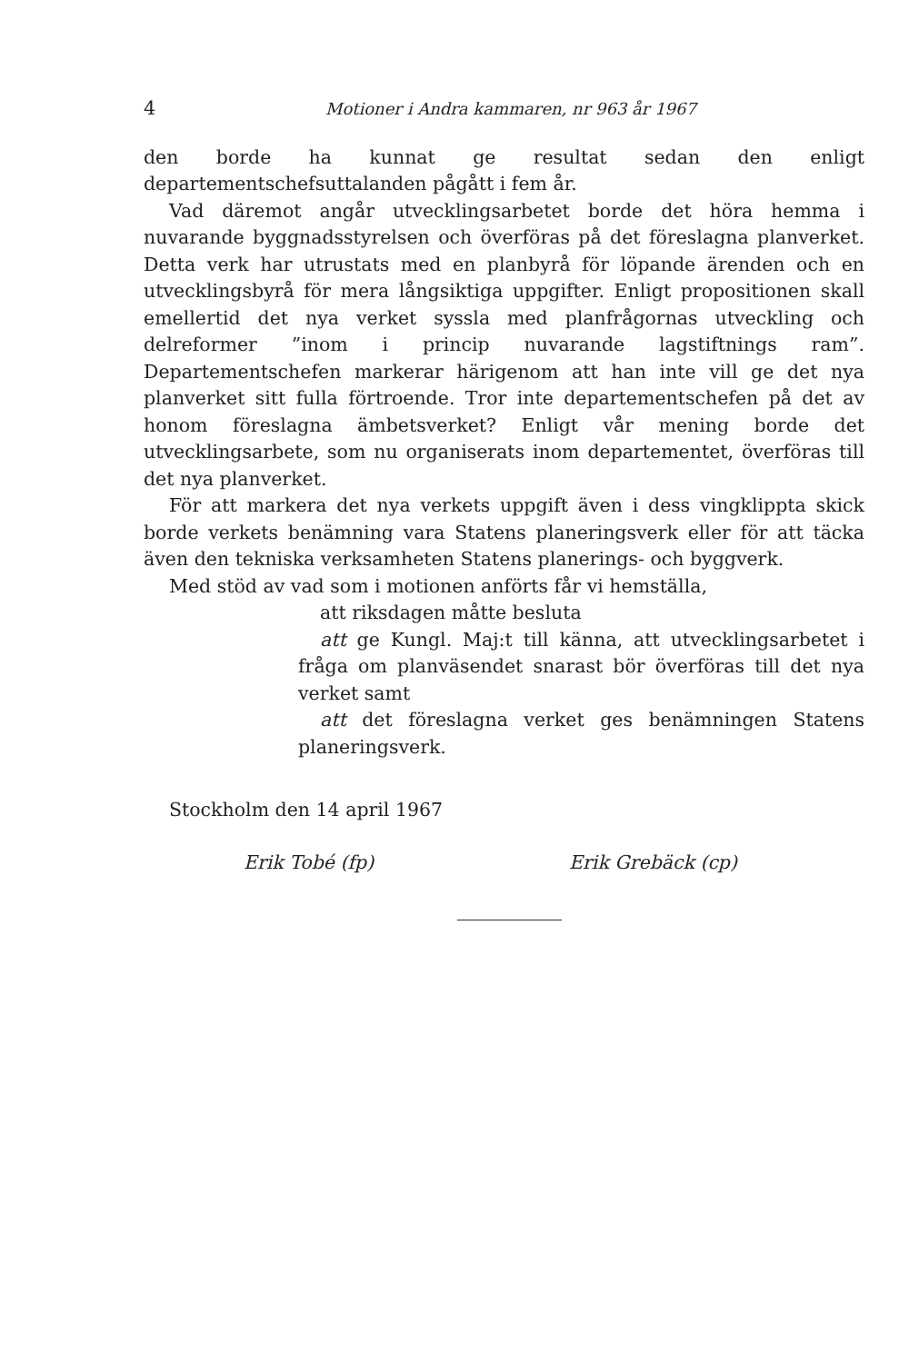4 Motioner i Andra kammaren, nr 963 år 1967
den borde ha kunnat ge resultat sedan den enligt departementschefsuttalanden pågått i fem år.
Vad däremot angår utvecklingsarbetet borde det höra hemma i nuvarande byggnadsstyrelsen och överföras på det föreslagna planverket. Detta verk har utrustats med en planbyrå för löpande ärenden och en utvecklingsbyrå för mera långsiktiga uppgifter. Enligt propositionen skall emellertid det nya verket syssla med planfrågornas utveckling och delreformer ”inom i princip nuvarande lagstiftnings ram”. Departementschefen markerar härigenom att han inte vill ge det nya planverket sitt fulla förtroende. Tror inte departementschefen på det av honom föreslagna ämbetsverket? Enligt vår mening borde det utvecklingsarbete, som nu organiserats inom departementet, överföras till det nya planverket.
För att markera det nya verkets uppgift även i dess vingklippta skick borde verkets benämning vara Statens planeringsverk eller för att täcka även den tekniska verksamheten Statens planerings- och byggverk.
Med stöd av vad som i motionen anförts får vi hemställa,
att riksdagen måtte besluta
att ge Kungl. Maj:t till känna, att utvecklingsarbetet i fråga om planväsendet snarast bör överföras till det nya verket samt
att det föreslagna verket ges benämningen Statens planeringsverk.
Stockholm den 14 april 1967
Erik Tobé (fp) Erik Grebäck (cp)